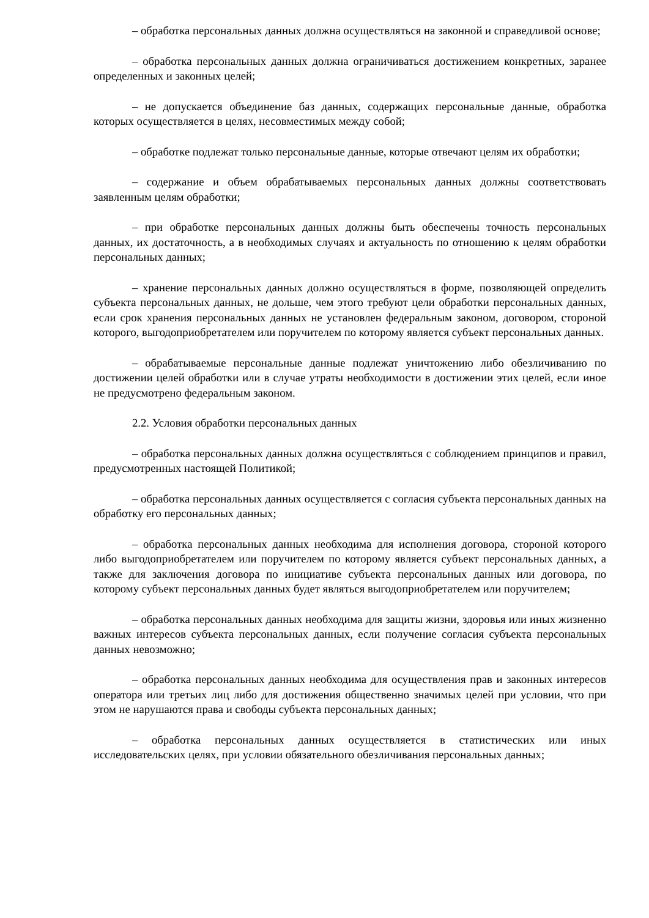– обработка персональных данных должна осуществляться на законной и справедливой основе;
– обработка персональных данных должна ограничиваться достижением конкретных, заранее определенных и законных целей;
– не допускается объединение баз данных, содержащих персональные данные, обработка которых осуществляется в целях, несовместимых между собой;
– обработке подлежат только персональные данные, которые отвечают целям их обработки;
– содержание и объем обрабатываемых персональных данных должны соответствовать заявленным целям обработки;
– при обработке персональных данных должны быть обеспечены точность персональных данных, их достаточность, а в необходимых случаях и актуальность по отношению к целям обработки персональных данных;
– хранение персональных данных должно осуществляться в форме, позволяющей определить субъекта персональных данных, не дольше, чем этого требуют цели обработки персональных данных, если срок хранения персональных данных не установлен федеральным законом, договором, стороной которого, выгодоприобретателем или поручителем по которому является субъект персональных данных.
– обрабатываемые персональные данные подлежат уничтожению либо обезличиванию по достижении целей обработки или в случае утраты необходимости в достижении этих целей, если иное не предусмотрено федеральным законом.
2.2. Условия обработки персональных данных
– обработка персональных данных должна осуществляться с соблюдением принципов и правил, предусмотренных настоящей Политикой;
– обработка персональных данных осуществляется с согласия субъекта персональных данных на обработку его персональных данных;
– обработка персональных данных необходима для исполнения договора, стороной которого либо выгодоприобретателем или поручителем по которому является субъект персональных данных, а также для заключения договора по инициативе субъекта персональных данных или договора, по которому субъект персональных данных будет являться выгодоприобретателем или поручителем;
– обработка персональных данных необходима для защиты жизни, здоровья или иных жизненно важных интересов субъекта персональных данных, если получение согласия субъекта персональных данных невозможно;
– обработка персональных данных необходима для осуществления прав и законных интересов оператора или третьих лиц либо для достижения общественно значимых целей при условии, что при этом не нарушаются права и свободы субъекта персональных данных;
– обработка персональных данных осуществляется в статистических или иных исследовательских целях, при условии обязательного обезличивания персональных данных;